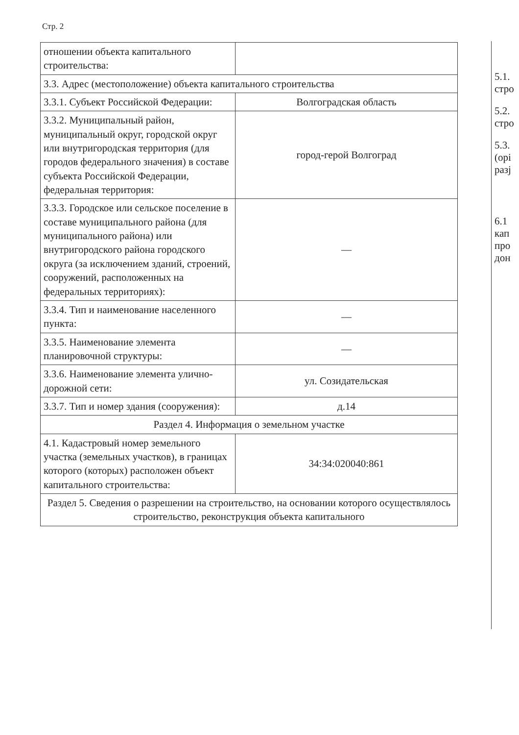Стр. 2
| отношении объекта капитального строительства: | |
| 3.3. Адрес (местоположение) объекта капитального строительства | |
| 3.3.1. Субъект Российской Федерации: | Волгоградская область |
| 3.3.2. Муниципальный район, муниципальный округ, городской округ или внутригородская территория (для городов федерального значения) в составе субъекта Российской Федерации, федеральная территория: | город-герой Волгоград |
| 3.3.3. Городское или сельское поселение в составе муниципального района (для муниципального района) или внутригородского района городского округа (за исключением зданий, строений, сооружений, расположенных на федеральных территориях): | — |
| 3.3.4. Тип и наименование населенного пункта: | — |
| 3.3.5. Наименование элемента планировочной структуры: | — |
| 3.3.6. Наименование элемента улично-дорожной сети: | ул. Созидательская |
| 3.3.7. Тип и номер здания (сооружения): | д.14 |
| Раздел 4. Информация о земельном участке | |
| 4.1. Кадастровый номер земельного участка (земельных участков), в границах которого (которых) расположен объект капитального строительства: | 34:34:020040:861 |
| Раздел 5. Сведения о разрешении на строительство, на основании которого осуществлялось строительство, реконструкция объекта капитального | |
5.1.
стро
5.2.
стро
5.3.
(орі
разј
6.1
кап
про
дон